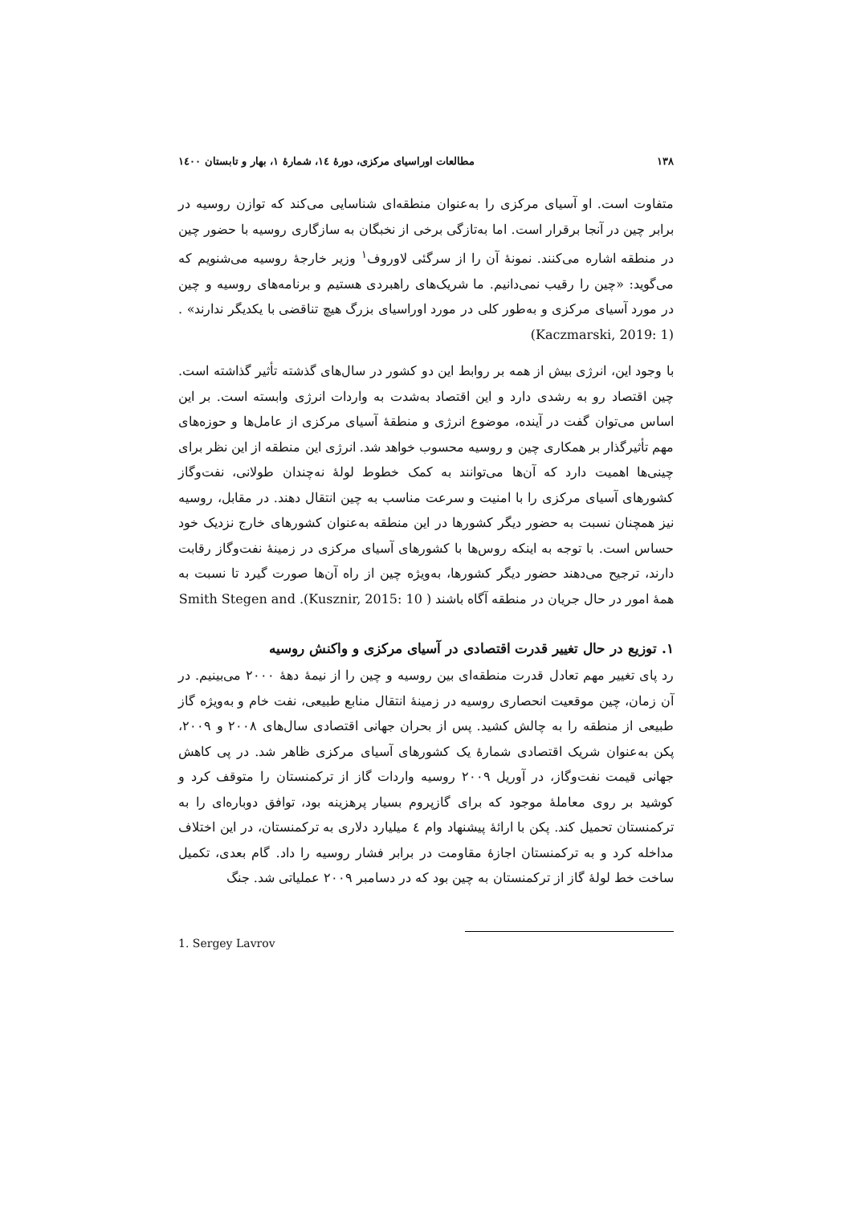۱۳۸ مطالعات اوراسیای مرکزی، دورهٔ ١٤، شمارهٔ ١، بهار و تابستان ١٤٠٠
متفاوت است. او آسیای مرکزی را به‌عنوان منطقه‌ای شناسایی می‌کند که توازن روسیه در برابر چین در آنجا برقرار است. اما به‌تازگی برخی از نخبگان به سازگاری روسیه با حضور چین در منطقه اشاره می‌کنند. نمونهٔ آن را از سرگئی لاوروف<sup>۱</sup> وزیر خارجهٔ روسیه می‌شنویم که می‌گوید: «چین را رقیب نمی‌دانیم. ما شریک‌های راهبردی هستیم و برنامه‌های روسیه و چین در مورد آسیای مرکزی و به‌طور کلی در مورد اوراسیای بزرگ هیچ تناقضی با یکدیگر ندارند» .(Kaczmarski, 2019: 1)
با وجود این، انرژی بیش از همه بر روابط این دو کشور در سال‌های گذشته تأثیر گذاشته است. چین اقتصاد رو به رشدی دارد و این اقتصاد به‌شدت به واردات انرژی وابسته است. بر این اساس می‌توان گفت در آینده، موضوع انرژی و منطقهٔ آسیای مرکزی از عامل‌ها و حوزه‌های مهم تأثیرگذار بر همکاری چین و روسیه محسوب خواهد شد. انرژی این منطقه از این نظر برای چینی‌ها اهمیت دارد که آن‌ها می‌توانند به کمک خطوط لولهٔ نه‌چندان طولانی، نفت‌وگاز کشورهای آسیای مرکزی را با امنیت و سرعت مناسب به چین انتقال دهند. در مقابل، روسیه نیز همچنان نسبت به حضور دیگر کشورها در این منطقه به‌عنوان کشورهای خارج نزدیک خود حساس است. با توجه به اینکه روس‌ها با کشورهای آسیای مرکزی در زمینهٔ نفت‌وگاز رقابت دارند، ترجیح می‌دهند حضور دیگر کشورها، به‌ویژه چین از راه آن‌ها صورت گیرد تا نسبت به همهٔ امور در حال جریان در منطقه آگاه باشند ( Smith Stegen and .(Kusznir, 2015: 10
۱. توزیع در حال تغییر قدرت اقتصادی در آسیای مرکزی و واکنش روسیه
رد پای تغییر مهم تعادل قدرت منطقه‌ای بین روسیه و چین را از نیمهٔ دههٔ ۲۰۰۰ می‌بینیم. در آن زمان، چین موقعیت انحصاری روسیه در زمینهٔ انتقال منابع طبیعی، نفت خام و به‌ویژه گاز طبیعی از منطقه را به چالش کشید. پس از بحران جهانی اقتصادی سال‌های ۲۰۰۸ و ۲۰۰۹، پکن به‌عنوان شریک اقتصادی شمارهٔ یک کشورهای آسیای مرکزی ظاهر شد. در پی کاهش جهانی قیمت نفت‌وگاز، در آوریل ۲۰۰۹ روسیه واردات گاز از ترکمنستان را متوقف کرد و کوشید بر روی معاملهٔ موجود که برای گازپروم بسیار پرهزینه بود، توافق دوباره‌ای را به ترکمنستان تحمیل کند. پکن با ارائهٔ پیشنهاد وام ٤ میلیارد دلاری به ترکمنستان، در این اختلاف مداخله کرد و به ترکمنستان اجازهٔ مقاومت در برابر فشار روسیه را داد. گام بعدی، تکمیل ساخت خط لولهٔ گاز از ترکمنستان به چین بود که در دسامبر ۲۰۰۹ عملیاتی شد. جنگ
1. Sergey Lavrov